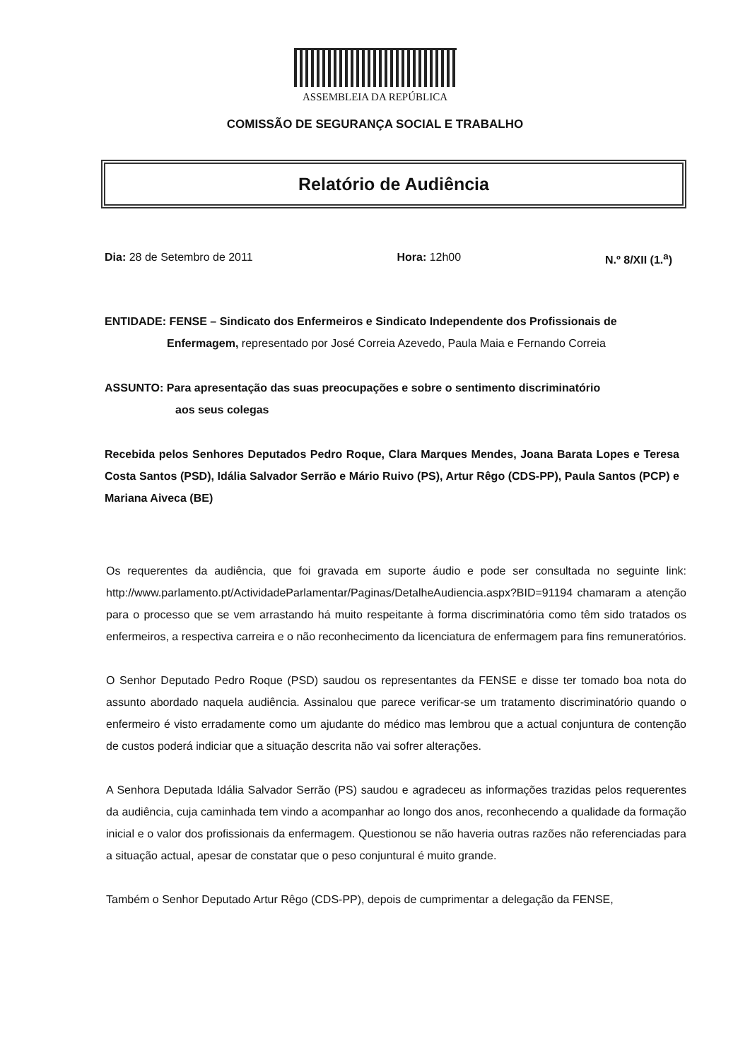ASSEMBLEIA DA REPÚBLICA
COMISSÃO DE SEGURANÇA SOCIAL E TRABALHO
Relatório de Audiência
Dia: 28 de Setembro de 2011 Hora: 12h00 N.º 8/XII (1.<sup>a</sup>)
ENTIDADE: FENSE – Sindicato dos Enfermeiros e Sindicato Independente dos Profissionais de
Enfermagem, representado por José Correia Azevedo, Paula Maia e Fernando Correia
ASSUNTO: Para apresentação das suas preocupações e sobre o sentimento discriminatório
aos seus colegas
Recebida pelos Senhores Deputados Pedro Roque, Clara Marques Mendes, Joana Barata Lopes e Teresa Costa Santos (PSD), Idália Salvador Serrão e Mário Ruivo (PS), Artur Rêgo (CDS-PP), Paula Santos (PCP) e Mariana Aiveca (BE)
Os requerentes da audiência, que foi gravada em suporte áudio e pode ser consultada no seguinte link: http://www.parlamento.pt/ActividadeParlamentar/Paginas/DetalheAudiencia.aspx?BID=91194 chamaram a atenção para o processo que se vem arrastando há muito respeitante à forma discriminatória como têm sido tratados os enfermeiros, a respectiva carreira e o não reconhecimento da licenciatura de enfermagem para fins remuneratórios.
O Senhor Deputado Pedro Roque (PSD) saudou os representantes da FENSE e disse ter tomado boa nota do assunto abordado naquela audiência. Assinalou que parece verificar-se um tratamento discriminatório quando o enfermeiro é visto erradamente como um ajudante do médico mas lembrou que a actual conjuntura de contenção de custos poderá indiciar que a situação descrita não vai sofrer alterações.
A Senhora Deputada Idália Salvador Serrão (PS) saudou e agradeceu as informações trazidas pelos requerentes da audiência, cuja caminhada tem vindo a acompanhar ao longo dos anos, reconhecendo a qualidade da formação inicial e o valor dos profissionais da enfermagem. Questionou se não haveria outras razões não referenciadas para a situação actual, apesar de constatar que o peso conjuntural é muito grande.
Também o Senhor Deputado Artur Rêgo (CDS-PP), depois de cumprimentar a delegação da FENSE,